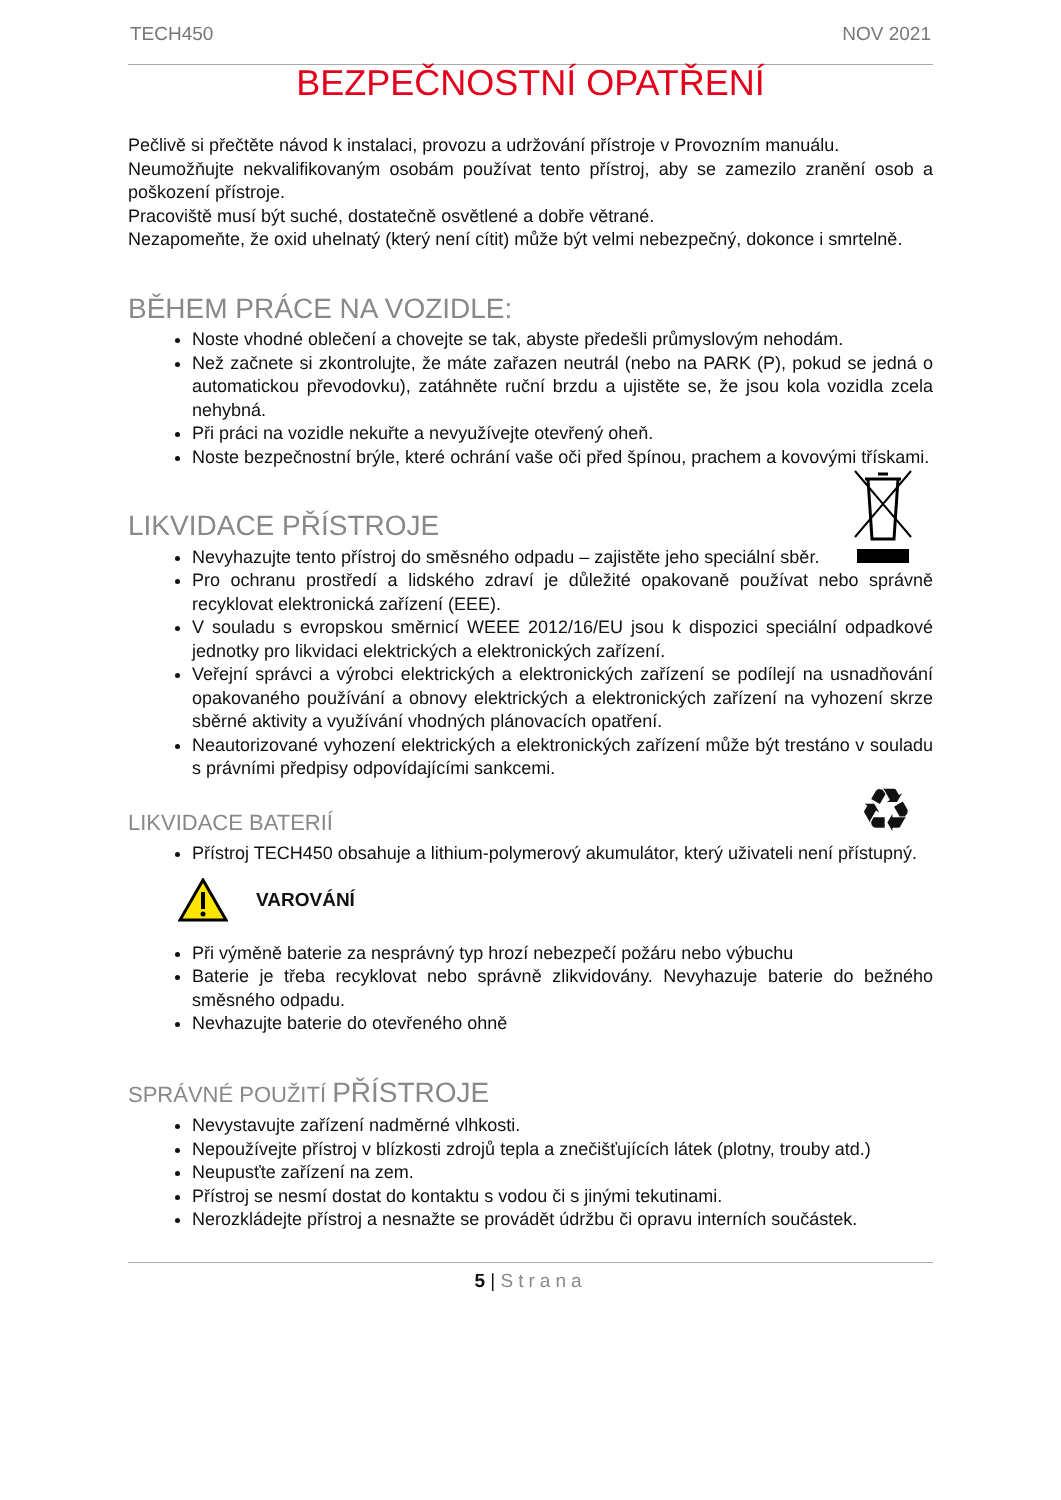TECH450 NOV 2021
BEZPEČNOSTNÍ OPATŘENÍ
Pečlivě si přečtěte návod k instalaci, provozu a udržování přístroje v Provozním manuálu.
Neumožňujte nekvalifikovaným osobám používat tento přístroj, aby se zamezilo zranění osob a poškození přístroje.
Pracoviště musí být suché, dostatečně osvětlené a dobře větrané.
Nezapomeňte, že oxid uhelnatý (který není cítit) může být velmi nebezpečný, dokonce i smrtelně.
BĚHEM PRÁCE NA VOZIDLE:
Noste vhodné oblečení a chovejte se tak, abyste předešli průmyslovým nehodám.
Než začnete si zkontrolujte, že máte zařazen neutrál (nebo na PARK (P), pokud se jedná o automatickou převodovku), zatáhněte ruční brzdu a ujistěte se, že jsou kola vozidla zcela nehybná.
Při práci na vozidle nekuřte a nevyužívejte otevřený oheň.
Noste bezpečnostní brýle, které ochrání vaše oči před špínou, prachem a kovovými třískami.
LIKVIDACE PŘÍSTROJE
Nevyhazujte tento přístroj do směsného odpadu – zajistěte jeho speciální sběr.
Pro ochranu prostředí a lidského zdraví je důležité opakovaně používat nebo správně recyklovat elektronická zařízení (EEE).
V souladu s evropskou směrnicí WEEE 2012/16/EU jsou k dispozici speciální odpadkové jednotky pro likvidaci elektrických a elektronických zařízení.
Veřejní správci a výrobci elektrických a elektronických zařízení se podílejí na usnadňování opakovaného používání a obnovy elektrických a elektronických zařízení na vyhození skrze sběrné aktivity a využívání vhodných plánovacích opatření.
Neautorizované vyhození elektrických a elektronických zařízení může být trestáno v souladu s právními předpisy odpovídajícími sankcemi.
♻
LIKVIDACE BATERIÍ
Přístroj TECH450 obsahuje a lithium-polymerový akumulátor, který uživateli není přístupný.
VAROVÁNÍ
Při výměně baterie za nesprávný typ hrozí nebezpečí požáru nebo výbuchu
Baterie je třeba recyklovat nebo správně zlikvidovány. Nevyhazuje baterie do bežného směsného odpadu.
Nevhazujte baterie do otevřeného ohně
SPRÁVNÉ POUŽITÍ PŘÍSTROJE
Nevystavujte zařízení nadměrné vlhkosti.
Nepoužívejte přístroj v blízkosti zdrojů tepla a znečišťujících látek (plotny, trouby atd.)
Neupusťte zařízení na zem.
Přístroj se nesmí dostat do kontaktu s vodou či s jinými tekutinami.
Nerozkládejte přístroj a nesnažte se provádět údržbu či opravu interních součástek.
5 | Strana